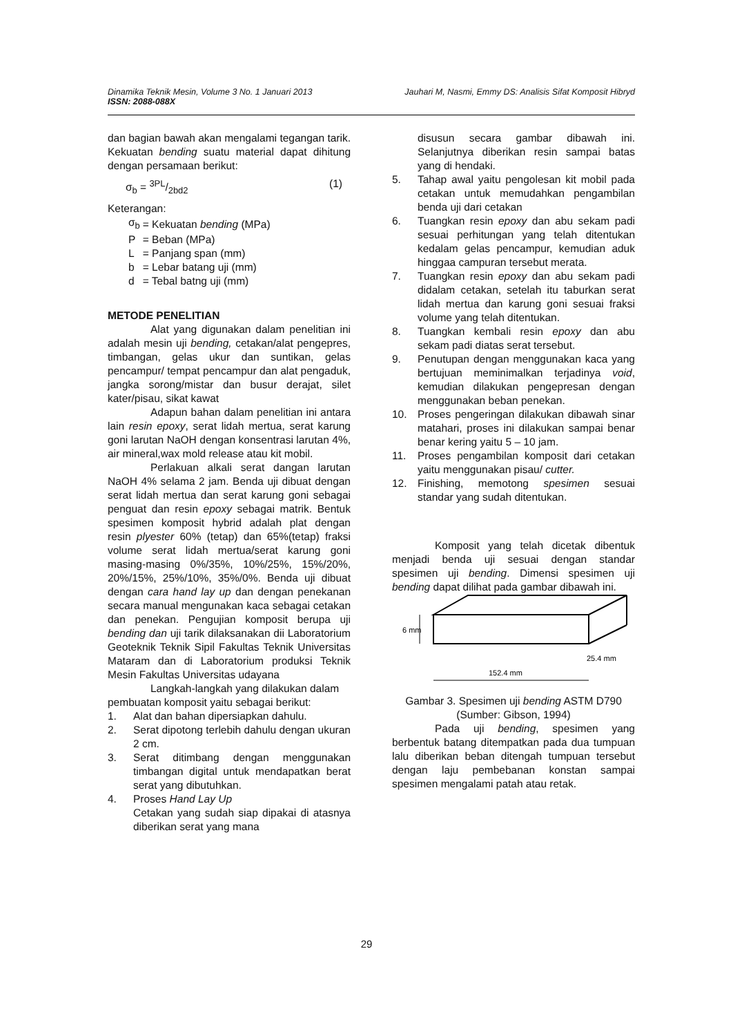Jauhari M, Nasmi, Emmy DS: Analisis Sifat Komposit Hibryd Dinamika Teknik Mesin, Volume 3 No. 1 Januari 2013
ISSN: 2088-088X
dan bagian bawah akan mengalami tegangan tarik. Kekuatan bending suatu material dapat dihitung dengan persamaan berikut:
σ<sub>b</sub> = 3PL/2bd2 (1)
Keterangan:
| σ<sub>b</sub> | = Kekuatan bending (MPa) |
| P | = Beban (MPa) |
| L | = Panjang span (mm) |
| b | = Lebar batang uji (mm) |
| d | = Tebal batng uji (mm) |
METODE PENELITIAN
Alat yang digunakan dalam penelitian ini adalah mesin uji bending, cetakan/alat pengepres, timbangan, gelas ukur dan suntikan, gelas pencampur/ tempat pencampur dan alat pengaduk, jangka sorong/mistar dan busur derajat, silet kater/pisau, sikat kawat
Adapun bahan dalam penelitian ini antara lain resin epoxy, serat lidah mertua, serat karung goni larutan NaOH dengan konsentrasi larutan 4%, air mineral,wax mold release atau kit mobil.
Perlakuan alkali serat dangan larutan NaOH 4% selama 2 jam. Benda uji dibuat dengan serat lidah mertua dan serat karung goni sebagai penguat dan resin epoxy sebagai matrik. Bentuk spesimen komposit hybrid adalah plat dengan resin plyester 60% (tetap) dan 65%(tetap) fraksi volume serat lidah mertua/serat karung goni masing-masing 0%/35%, 10%/25%, 15%/20%, 20%/15%, 25%/10%, 35%/0%. Benda uji dibuat dengan cara hand lay up dan dengan penekanan secara manual mengunakan kaca sebagai cetakan dan penekan. Pengujian komposit berupa uji bending dan uji tarik dilaksanakan dii Laboratorium Geoteknik Teknik Sipil Fakultas Teknik Universitas Mataram dan di Laboratorium produksi Teknik Mesin Fakultas Universitas udayana
Langkah-langkah yang dilakukan dalam pembuatan komposit yaitu sebagai berikut:
1. Alat dan bahan dipersiapkan dahulu.
2. Serat dipotong terlebih dahulu dengan ukuran 2 cm.
3. Serat ditimbang dengan menggunakan timbangan digital untuk mendapatkan berat serat yang dibutuhkan.
4. Proses Hand Lay Up
Cetakan yang sudah siap dipakai di atasnya diberikan serat yang mana
disusun secara gambar dibawah ini. Selanjutnya diberikan resin sampai batas yang di hendaki.
5. Tahap awal yaitu pengolesan kit mobil pada cetakan untuk memudahkan pengambilan benda uji dari cetakan
6. Tuangkan resin epoxy dan abu sekam padi sesuai perhitungan yang telah ditentukan kedalam gelas pencampur, kemudian aduk hinggaa campuran tersebut merata.
7. Tuangkan resin epoxy dan abu sekam padi didalam cetakan, setelah itu taburkan serat lidah mertua dan karung goni sesuai fraksi volume yang telah ditentukan.
8. Tuangkan kembali resin epoxy dan abu sekam padi diatas serat tersebut.
9. Penutupan dengan menggunakan kaca yang bertujuan meminimalkan terjadinya void, kemudian dilakukan pengepresan dengan menggunakan beban penekan.
10. Proses pengeringan dilakukan dibawah sinar matahari, proses ini dilakukan sampai benar benar kering yaitu 5 – 10 jam.
11. Proses pengambilan komposit dari cetakan yaitu menggunakan pisau/ cutter.
12. Finishing, memotong spesimen sesuai standar yang sudah ditentukan.
Komposit yang telah dicetak dibentuk menjadi benda uji sesuai dengan standar spesimen uji bending. Dimensi spesimen uji bending dapat dilihat pada gambar dibawah ini.
6 mm
152.4 mm
25.4 mm
Gambar 3. Spesimen uji bending ASTM D790
(Sumber: Gibson, 1994)
Pada uji bending, spesimen yang berbentuk batang ditempatkan pada dua tumpuan lalu diberikan beban ditengah tumpuan tersebut dengan laju pembebanan konstan sampai spesimen mengalami patah atau retak.
29